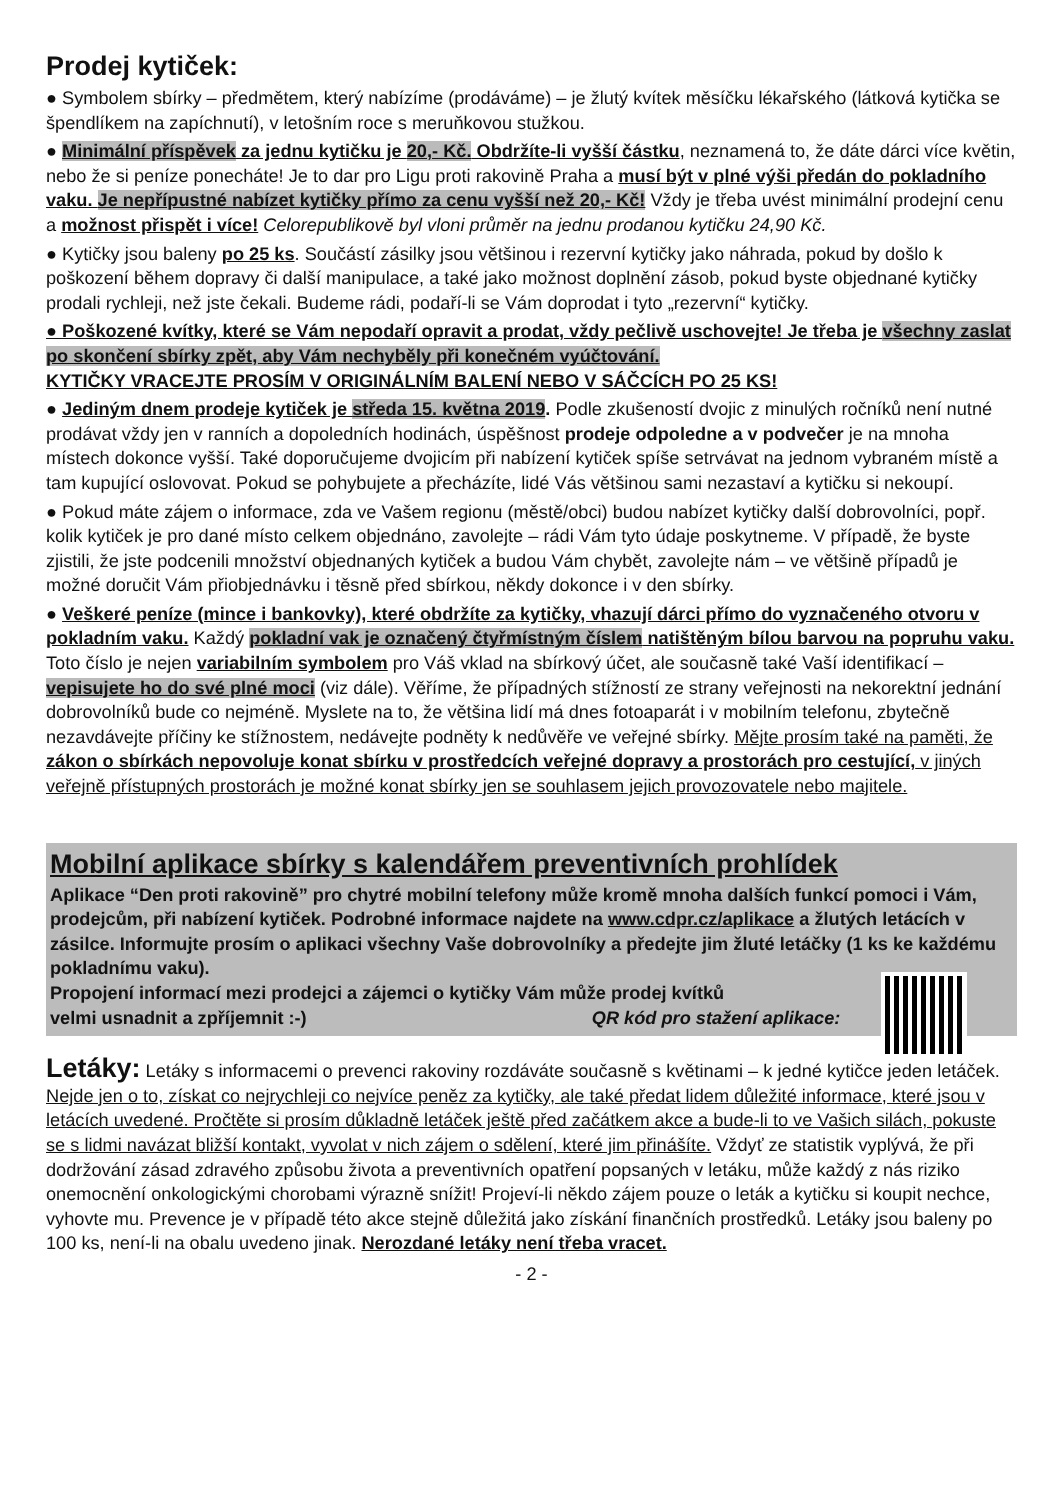Prodej kytiček:
● Symbolem sbírky – předmětem, který nabízíme (prodáváme) – je žlutý kvítek měsíčku lékařského (látková kytička se špendlíkem na zapíchnutí), v letošním roce s meruňkovou stužkou.
● Minimální příspěvek za jednu kytičku je 20,- Kč. Obdržíte-li vyšší částku, neznamená to, že dáte dárci více květin, nebo že si peníze ponecháte! Je to dar pro Ligu proti rakovině Praha a musí být v plné výši předán do pokladního vaku. Je nepřípustné nabízet kytičky přímo za cenu vyšší než 20,- Kč! Vždy je třeba uvést minimální prodejní cenu a možnost přispět i více! Celorepublikově byl vloni průměr na jednu prodanou kytičku 24,90 Kč.
● Kytičky jsou baleny po 25 ks. Součástí zásilky jsou většinou i rezervní kytičky jako náhrada, pokud by došlo k poškození během dopravy či další manipulace, a také jako možnost doplnění zásob, pokud byste objednané kytičky prodali rychleji, než jste čekali. Budeme rádi, podaří-li se Vám doprodat i tyto „rezervní“ kytičky.
● Poškozené kvítky, které se Vám nepodaří opravit a prodat, vždy pečlivě uschovejte! Je třeba je všechny zaslat po skončení sbírky zpět, aby Vám nechyběly při konečném vyúčtování.
KYTIČKY VRACEJTE PROSÍM V ORIGINÁLNÍM BALENÍ NEBO V SÁČCÍCH PO 25 KS!
● Jediným dnem prodeje kytiček je středa 15. května 2019. Podle zkušeností dvojic z minulých ročníků není nutné prodávat vždy jen v ranních a dopoledních hodinách, úspěšnost prodeje odpoledne a v podvečer je na mnoha místech dokonce vyšší. Také doporučujeme dvojicím při nabízení kytiček spíše setrvávat na jednom vybraném místě a tam kupující oslovovat. Pokud se pohybujete a přecházíte, lidé Vás většinou sami nezastaví a kytičku si nekoupí.
● Pokud máte zájem o informace, zda ve Vašem regionu (městě/obci) budou nabízet kytičky další dobrovolníci, popř. kolik kytiček je pro dané místo celkem objednáno, zavolejte – rádi Vám tyto údaje poskytneme. V případě, že byste zjistili, že jste podcenili množství objednaných kytiček a budou Vám chybět, zavolejte nám – ve většině případů je možné doručit Vám přiobjednávku i těsně před sbírkou, někdy dokonce i v den sbírky.
● Veškeré peníze (mince i bankovky), které obdržíte za kytičky, vhazují dárci přímo do vyznačeného otvoru v pokladním vaku. Každý pokladní vak je označený čtyřmístným číslem natištěným bílou barvou na popruhu vaku. Toto číslo je nejen variabilním symbolem pro Váš vklad na sbírkový účet, ale současně také Vaší identifikací – vepisujete ho do své plné moci (viz dále). Věříme, že případných stížností ze strany veřejnosti na nekorektní jednání dobrovolníků bude co nejméně. Myslete na to, že většina lidí má dnes fotoaparát i v mobilním telefonu, zbytečně nezavdávejte příčiny ke stížnostem, nedávejte podněty k nedůvěře ve veřejné sbírky. Mějte prosím také na paměti, že zákon o sbírkách nepovoluje konat sbírku v prostředcích veřejné dopravy a prostorách pro cestující, v jiných veřejně přístupných prostorách je možné konat sbírky jen se souhlasem jejich provozovatele nebo majitele.
Mobilní aplikace sbírky s kalendářem preventivních prohlídek
Aplikace “Den proti rakovině” pro chytré mobilní telefony může kromě mnoha dalších funkcí pomoci i Vám, prodejcům, při nabízení kytiček. Podrobné informace najdete na www.cdpr.cz/aplikace a žlutých letácích v zásilce. Informujte prosím o aplikaci všechny Vaše dobrovolníky a předejte jim žluté letáčky (1 ks ke každému pokladnímu vaku).
Propojení informací mezi prodejci a zájemci o kytičky Vám může prodej kvítků
velmi usnadnit a zpříjemnit :-) QR kód pro stažení aplikace:
Letáky: Letáky s informacemi o prevenci rakoviny rozdáváte současně s květinami – k jedné kytičce jeden letáček. Nejde jen o to, získat co nejrychleji co nejvíce peněz za kytičky, ale také předat lidem důležité informace, které jsou v letácích uvedené. Pročtěte si prosím důkladně letáček ještě před začátkem akce a bude-li to ve Vašich silách, pokuste se s lidmi navázat bližší kontakt, vyvolat v nich zájem o sdělení, které jim přinášíte. Vždyť ze statistik vyplývá, že při dodržování zásad zdravého způsobu života a preventivních opatření popsaných v letáku, může každý z nás riziko onemocnění onkologickými chorobami výrazně snížit! Projeví-li někdo zájem pouze o leták a kytičku si koupit nechce, vyhovte mu. Prevence je v případě této akce stejně důležitá jako získání finančních prostředků. Letáky jsou baleny po 100 ks, není-li na obalu uvedeno jinak. Nerozdané letáky není třeba vracet.
- 2 -